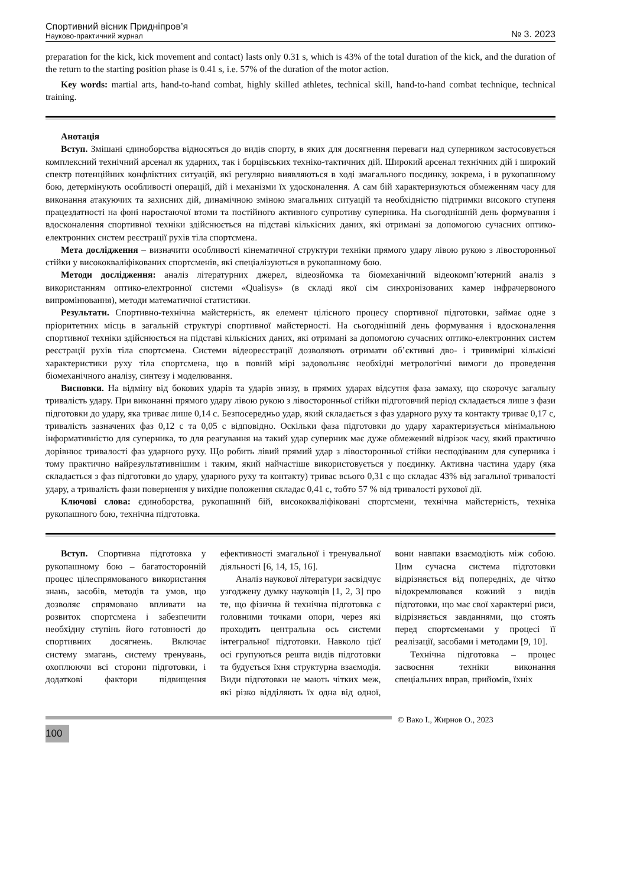Спортивний вісник Придніпров’я
Науково-практичний журнал
№ 3. 2023
preparation for the kick, kick movement and contact) lasts only 0.31 s, which is 43% of the total duration of the kick, and the duration of the return to the starting position phase is 0.41 s, i.e. 57% of the duration of the motor action.
Key words: martial arts, hand-to-hand combat, highly skilled athletes, technical skill, hand-to-hand combat technique, technical training.
Анотація
Вступ. Змішані єдиноборства відносяться до видів спорту, в яких для досягнення переваги над суперником застосовується комплексний технічний арсенал як ударних, так і борцівських техніко-тактичних дій. Широкий арсенал технічних дій і широкий спектр потенційних конфліктних ситуацій, які регулярно виявляються в ході змагального поєдинку, зокрема, і в рукопашному бою, детермінують особливості операцій, дій і механізми їх удосконалення. А сам бій характеризуються обмеженням часу для виконання атакуючих та захисних дій, динамічною зміною змагальних ситуацій та необхідністю підтримки високого ступеня працездатності на фоні наростаючої втоми та постійного активного супротиву суперника. На сьогоднішній день формування і вдосконалення спортивної техніки здійснюється на підставі кількісних даних, які отримані за допомогою сучасних оптико-електронних систем реєстрації рухів тіла спортсмена.
Мета дослідження – визначити особливості кінематичної структури техніки прямого удару лівою рукою з лівосторонньої стійки у висококваліфікованих спортсменів, які спеціалізуються в рукопашному бою.
Методи дослідження: аналіз літературних джерел, відеозйомка та біомеханічний відеокомп’ютерний аналіз з використанням оптико-електронної системи «Qualisys» (в складі якої сім синхронізованих камер інфрачервоного випромінювання), методи математичної статистики.
Результати. Спортивно-технічна майстерність, як елемент цілісного процесу спортивної підготовки, займає одне з пріоритетних місць в загальній структурі спортивної майстерності. На сьогоднішній день формування і вдосконалення спортивної техніки здійснюється на підставі кількісних даних, які отримані за допомогою сучасних оптико-електронних систем реєстрації рухів тіла спортсмена. Системи відеореєстрації дозволяють отримати об’єктивні дво- і тривимірні кількісні характеристики руху тіла спортсмена, що в повній мірі задовольняє необхідні метрологічні вимоги до проведення біомеханічного аналізу, синтезу і моделювання.
Висновки. На відміну від бокових ударів та ударів знизу, в прямих ударах відсутня фаза замаху, що скорочує загальну тривалість удару. При виконанні прямого удару лівою рукою з лівосторонньої стійки підготовчий період складається лише з фази підготовки до удару, яка триває лише 0,14 с. Безпосередньо удар, який складається з фаз ударного руху та контакту триває 0,17 с, тривалість зазначених фаз 0,12 с та 0,05 с відповідно. Оскільки фаза підготовки до удару характеризується мінімальною інформативністю для суперника, то для реагування на такий удар суперник має дуже обмежений відрізок часу, який практично дорівнює тривалості фаз ударного руху. Що робить лівий прямий удар з лівосторонньої стійки несподіваним для суперника і тому практично найрезультативнішим і таким, який найчастіше використовується у поєдинку. Активна частина удару (яка складається з фаз підготовки до удару, ударного руху та контакту) триває всього 0,31 с що складає 43% від загальної тривалості удару, а тривалість фази повернення у вихідне положення складає 0,41 с, тобто 57 % від тривалості рухової дії.
Ключові слова: єдиноборства, рукопашний бій, висококваліфіковані спортсмени, технічна майстерність, техніка рукопашного бою, технічна підготовка.
Вступ. Спортивна підготовка у рукопашному бою – багатосторонній процес цілеспрямованого використання знань, засобів, методів та умов, що дозволяє спрямовано впливати на розвиток спортсмена і забезпечити необхідну ступінь його готовності до спортивних досягнень. Включає систему змагань, систему тренувань, охоплюючи всі сторони підготовки, і додаткові фактори підвищення ефективності змагальної і тренувальної діяльності [6, 14, 15, 16].
Аналіз наукової літератури засвідчує узгоджену думку науковців [1, 2, 3] про те, що фізична й технічна підготовка є головними точками опори, через які проходить центральна ось системи інтегральної підготовки. Навколо цієї осі групуються решта видів підготовки та будується їхня структурна взаємодія. Види підготовки не мають чітких меж, які різко відділяють їх одна від одної, вони навпаки взаємодіють між собою. Цим сучасна система підготовки відрізняється від попередніх, де чітко відокремлювався кожний з видів підготовки, що має свої характерні риси, відрізняється завданнями, що стоять перед спортсменами у процесі її реалізації, засобами і методами [9, 10].
Технічна підготовка – процес засвоєння техніки виконання спеціальних вправ, прийомів, їхніх
© Вако І., Жирнов О., 2023
100